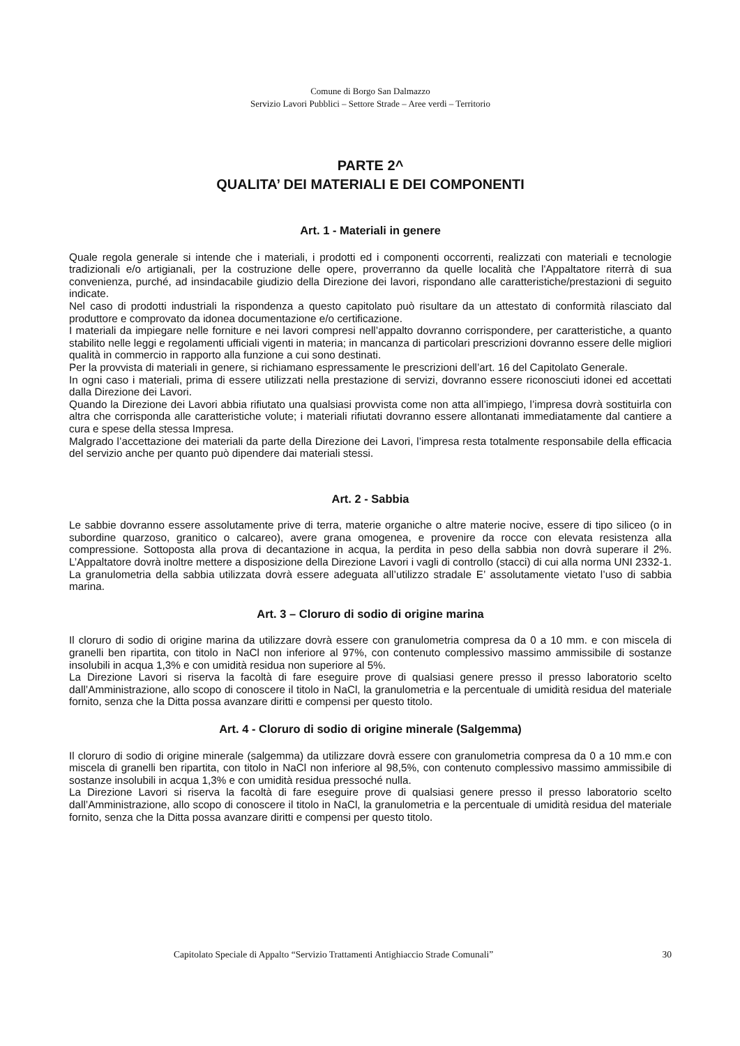Comune di Borgo San Dalmazzo
Servizio Lavori Pubblici – Settore Strade – Aree verdi – Territorio
PARTE 2^
QUALITA’ DEI MATERIALI E DEI COMPONENTI
Art. 1 - Materiali in genere
Quale regola generale si intende che i materiali, i prodotti ed i componenti occorrenti, realizzati con materiali e tecnologie tradizionali e/o artigianali, per la costruzione delle opere, proverranno da quelle località che l'Appaltatore riterrà di sua convenienza, purché, ad insindacabile giudizio della Direzione dei lavori, rispondano alle caratteristiche/prestazioni di seguito indicate.
Nel caso di prodotti industriali la rispondenza a questo capitolato può risultare da un attestato di conformità rilasciato dal produttore e comprovato da idonea documentazione e/o certificazione.
I materiali da impiegare nelle forniture e nei lavori compresi nell’appalto dovranno corrispondere, per caratteristiche, a quanto stabilito nelle leggi e regolamenti ufficiali vigenti in materia; in mancanza di particolari prescrizioni dovranno essere delle migliori qualità in commercio in rapporto alla funzione a cui sono destinati.
Per la provvista di materiali in genere, si richiamano espressamente le prescrizioni dell’art. 16 del Capitolato Generale.
In ogni caso i materiali, prima di essere utilizzati nella prestazione di servizi, dovranno essere riconosciuti idonei ed accettati dalla Direzione dei Lavori.
Quando la Direzione dei Lavori abbia rifiutato una qualsiasi provvista come non atta all’impiego, l’impresa dovrà sostituirla con altra che corrisponda alle caratteristiche volute; i materiali rifiutati dovranno essere allontanati immediatamente dal cantiere a cura e spese della stessa Impresa.
Malgrado l’accettazione dei materiali da parte della Direzione dei Lavori, l’impresa resta totalmente responsabile della efficacia del servizio anche per quanto può dipendere dai materiali stessi.
Art. 2 - Sabbia
Le sabbie dovranno essere assolutamente prive di terra, materie organiche o altre materie nocive, essere di tipo siliceo (o in subordine quarzoso, granitico o calcareo), avere grana omogenea, e provenire da rocce con elevata resistenza alla compressione. Sottoposta alla prova di decantazione in acqua, la perdita in peso della sabbia non dovrà superare il 2%. L’Appaltatore dovrà inoltre mettere a disposizione della Direzione Lavori i vagli di controllo (stacci) di cui alla norma UNI 2332-1. La granulometria della sabbia utilizzata dovrà essere adeguata all’utilizzo stradale E’ assolutamente vietato l’uso di sabbia marina.
Art. 3 – Cloruro di sodio di origine marina
Il cloruro di sodio di origine marina da utilizzare dovrà essere con granulometria compresa da 0 a 10 mm. e con miscela di granelli ben ripartita, con titolo in NaCl non inferiore al 97%, con contenuto complessivo massimo ammissibile di sostanze insolubili in acqua 1,3% e con umidità residua non superiore al 5%.
La Direzione Lavori si riserva la facoltà di fare eseguire prove di qualsiasi genere presso il presso laboratorio scelto dall’Amministrazione, allo scopo di conoscere il titolo in NaCl, la granulometria e la percentuale di umidità residua del materiale fornito, senza che la Ditta possa avanzare diritti e compensi per questo titolo.
Art. 4 - Cloruro di sodio di origine minerale (Salgemma)
Il cloruro di sodio di origine minerale (salgemma) da utilizzare dovrà essere con granulometria compresa da 0 a 10 mm.e con miscela di granelli ben ripartita, con titolo in NaCl non inferiore al 98,5%, con contenuto complessivo massimo ammissibile di sostanze insolubili in acqua 1,3% e con umidità residua pressoché nulla.
La Direzione Lavori si riserva la facoltà di fare eseguire prove di qualsiasi genere presso il presso laboratorio scelto dall’Amministrazione, allo scopo di conoscere il titolo in NaCl, la granulometria e la percentuale di umidità residua del materiale fornito, senza che la Ditta possa avanzare diritti e compensi per questo titolo.
Capitolato Speciale di Appalto “Servizio Trattamenti Antighiaccio Strade Comunali” 30